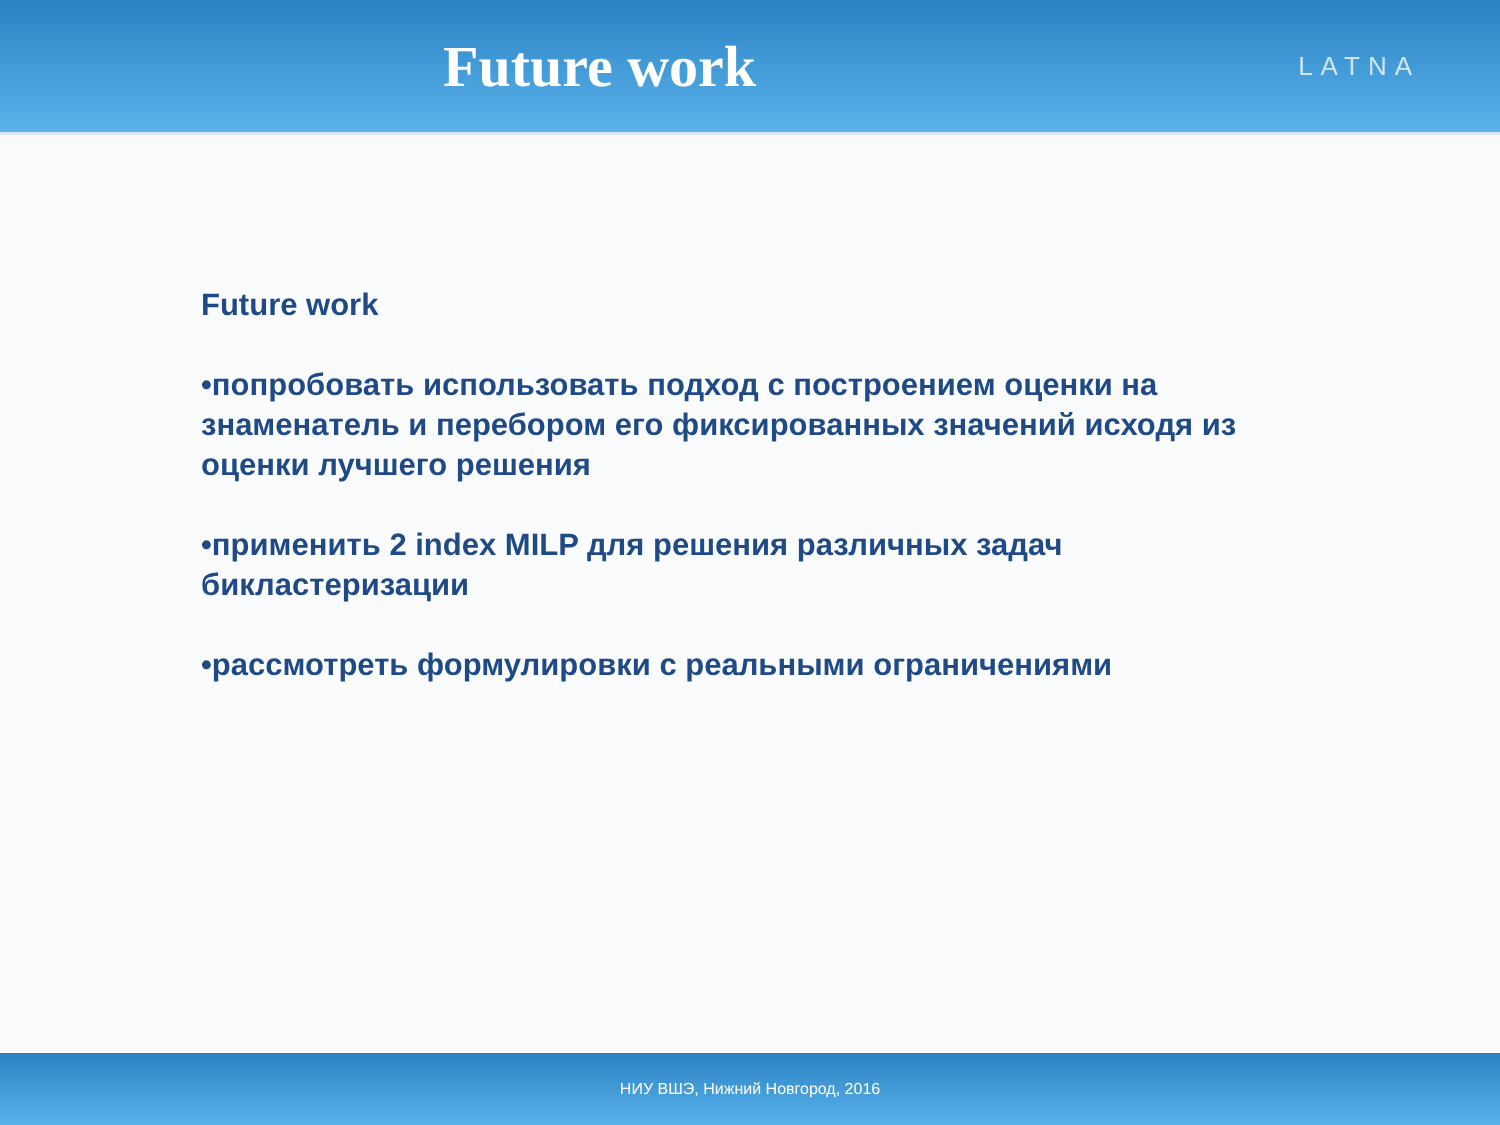Future work
LATNA
Future work
•попробовать использовать подход с построением оценки на знаменатель и перебором его фиксированных значений исходя из оценки лучшего решения
•применить 2 index MILP для решения различных задач бикластеризации
•рассмотреть формулировки с реальными ограничениями
НИУ ВШЭ, Нижний Новгород, 2016